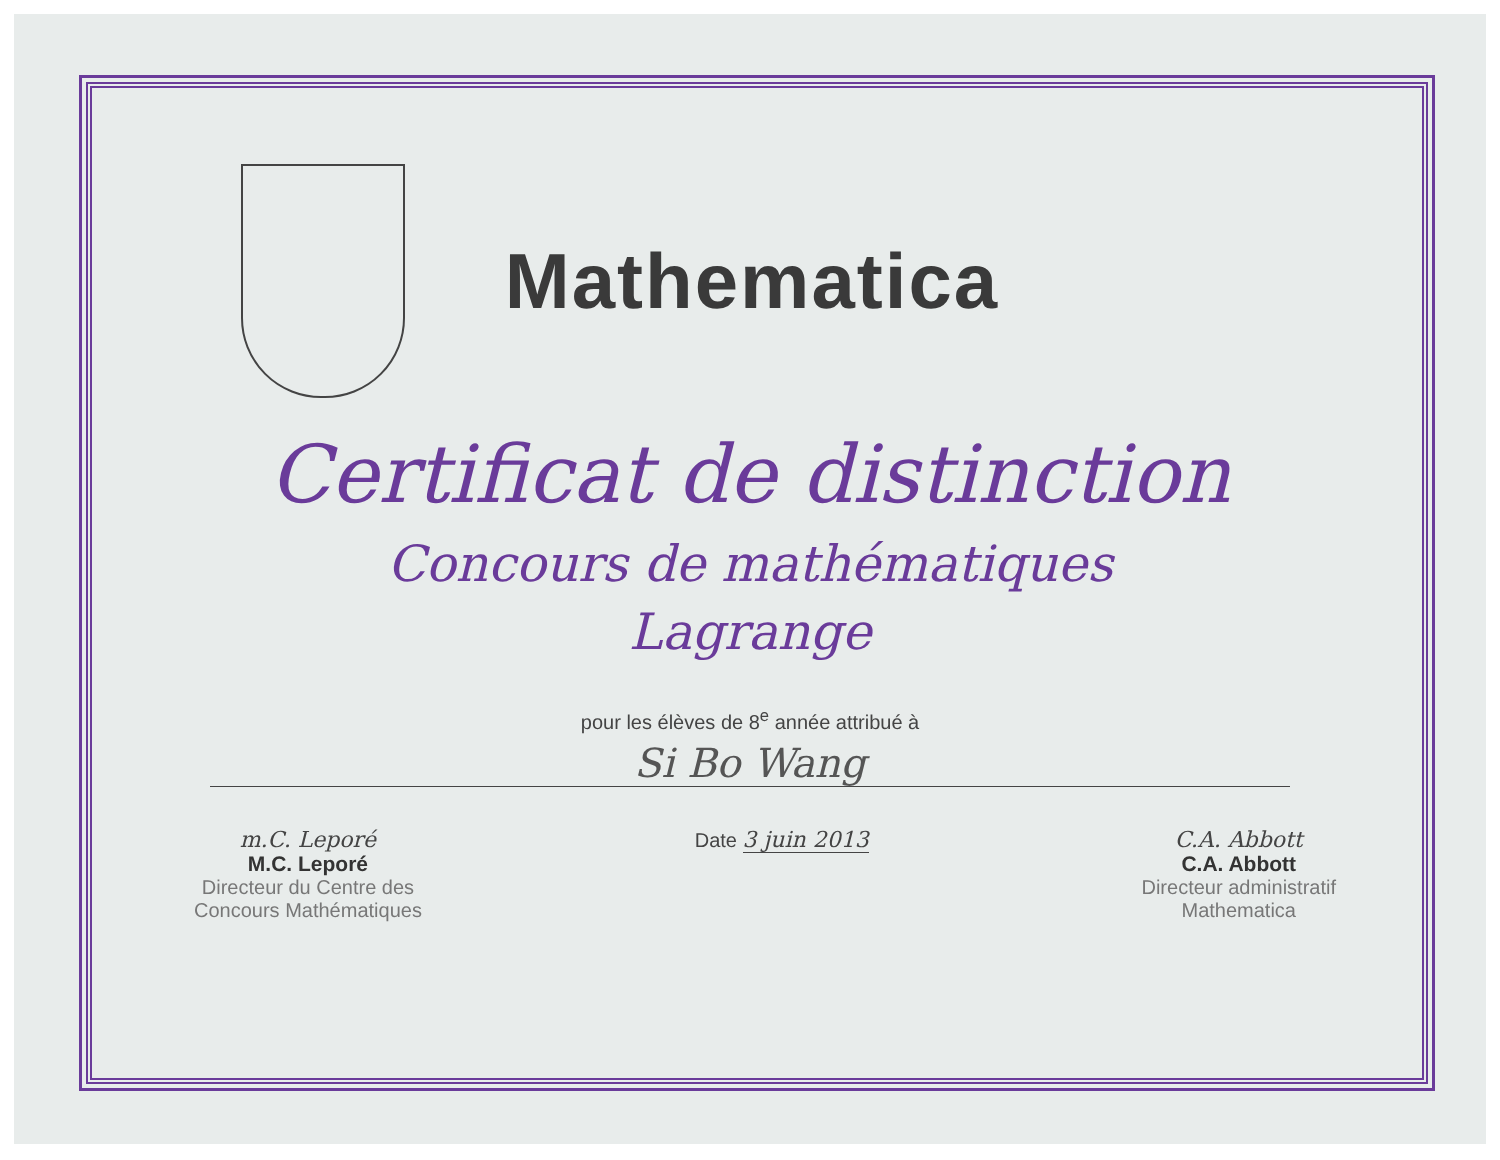Mathematica
Certificat de distinction
Concours de mathématiques
Lagrange
pour les élèves de 8<sup>e</sup> année attribué à
Si Bo Wang
m.C. Leporé
M.C. Leporé
Directeur du Centre des
Concours Mathématiques
Date 3 juin 2013 C.A. Abbott
C.A. Abbott
Directeur administratif
Mathematica